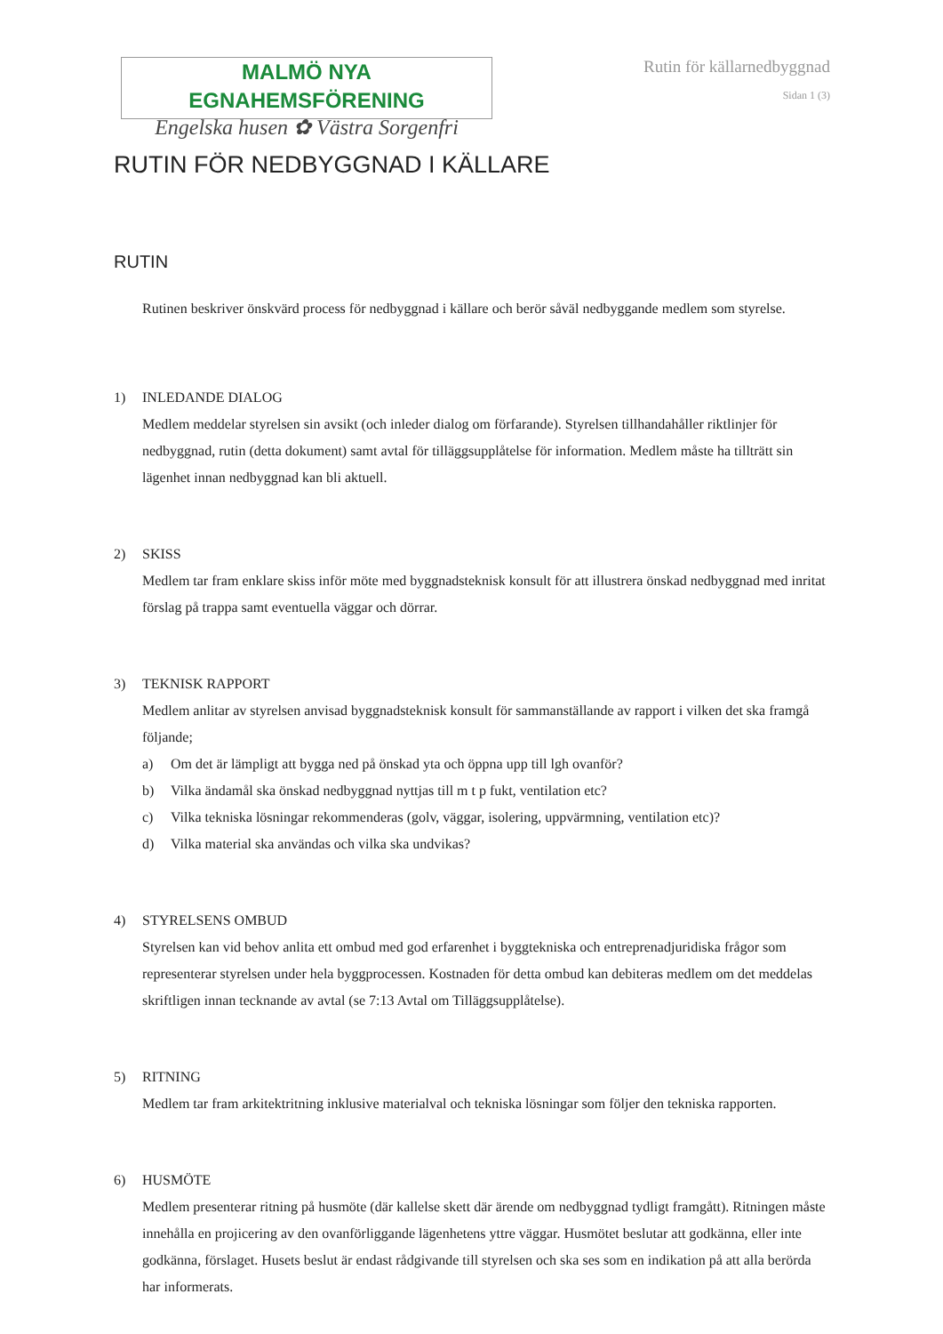MALMÖ NYA EGNAHEMSFÖRENING
Engelska husen ✿ Västra Sorgenfri
Rutin för källarnedbyggnad
Sidan 1 (3)
RUTIN FÖR NEDBYGGNAD I KÄLLARE
RUTIN
Rutinen beskriver önskvärd process för nedbyggnad i källare och berör såväl nedbyggande medlem som styrelse.
1) INLEDANDE DIALOG
Medlem meddelar styrelsen sin avsikt (och inleder dialog om förfarande). Styrelsen tillhandahåller riktlinjer för nedbyggnad, rutin (detta dokument) samt avtal för tilläggsupplåtelse för information. Medlem måste ha tillträtt sin lägenhet innan nedbyggnad kan bli aktuell.
2) SKISS
Medlem tar fram enklare skiss inför möte med byggnadsteknisk konsult för att illustrera önskad nedbyggnad med inritat förslag på trappa samt eventuella väggar och dörrar.
3) TEKNISK RAPPORT
Medlem anlitar av styrelsen anvisad byggnadsteknisk konsult för sammanställande av rapport i vilken det ska framgå följande;
a) Om det är lämpligt att bygga ned på önskad yta och öppna upp till lgh ovanför?
b) Vilka ändamål ska önskad nedbyggnad nyttjas till m t p fukt, ventilation etc?
c) Vilka tekniska lösningar rekommenderas (golv, väggar, isolering, uppvärmning, ventilation etc)?
d) Vilka material ska användas och vilka ska undvikas?
4) STYRELSENS OMBUD
Styrelsen kan vid behov anlita ett ombud med god erfarenhet i byggtekniska och entreprenadjuridiska frågor som representerar styrelsen under hela byggprocessen. Kostnaden för detta ombud kan debiteras medlem om det meddelas skriftligen innan tecknande av avtal (se 7:13 Avtal om Tilläggsupplåtelse).
5) RITNING
Medlem tar fram arkitektritning inklusive materialval och tekniska lösningar som följer den tekniska rapporten.
6) HUSMÖTE
Medlem presenterar ritning på husmöte (där kallelse skett där ärende om nedbyggnad tydligt framgått). Ritningen måste innehålla en projicering av den ovanförliggande lägenhetens yttre väggar. Husmötet beslutar att godkänna, eller inte godkänna, förslaget. Husets beslut är endast rådgivande till styrelsen och ska ses som en indikation på att alla berörda har informerats.